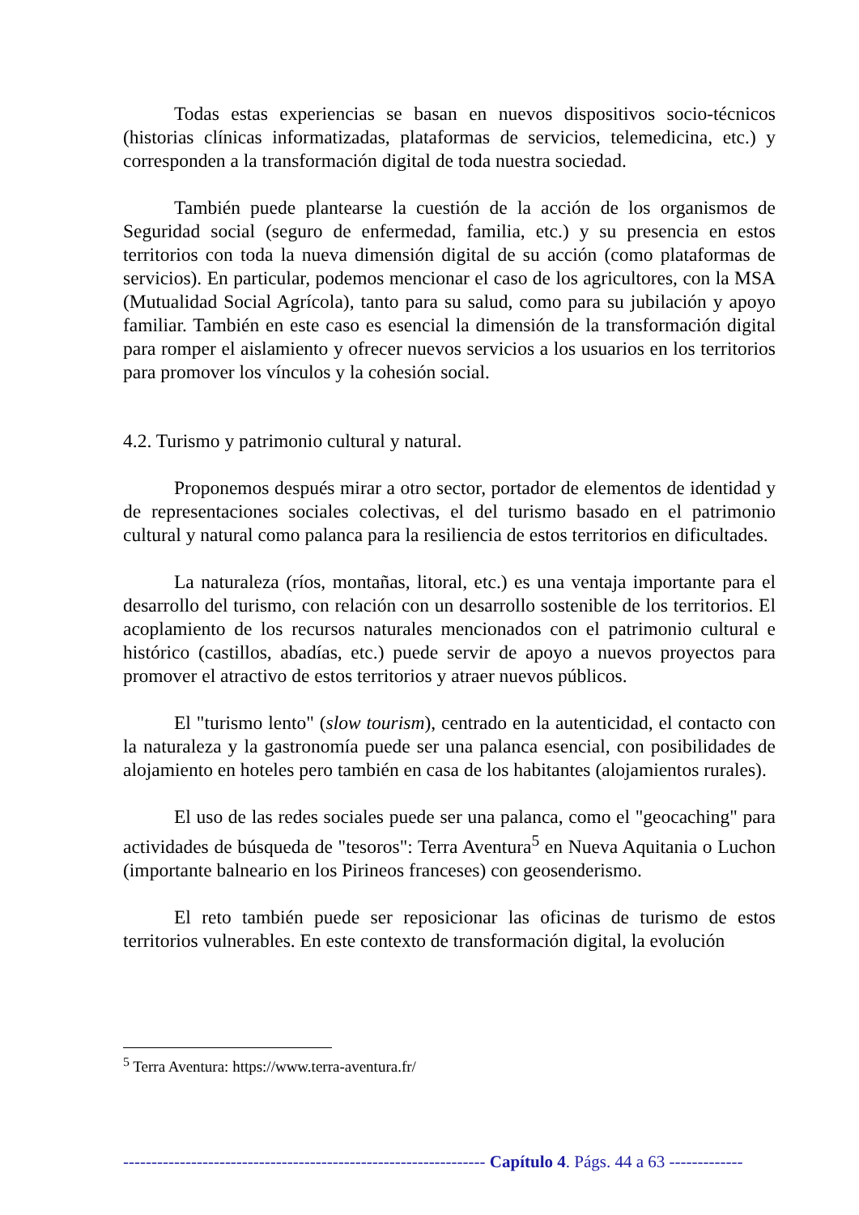Todas estas experiencias se basan en nuevos dispositivos socio-técnicos (historias clínicas informatizadas, plataformas de servicios, telemedicina, etc.) y corresponden a la transformación digital de toda nuestra sociedad.
También puede plantearse la cuestión de la acción de los organismos de Seguridad social (seguro de enfermedad, familia, etc.) y su presencia en estos territorios con toda la nueva dimensión digital de su acción (como plataformas de servicios). En particular, podemos mencionar el caso de los agricultores, con la MSA (Mutualidad Social Agrícola), tanto para su salud, como para su jubilación y apoyo familiar. También en este caso es esencial la dimensión de la transformación digital para romper el aislamiento y ofrecer nuevos servicios a los usuarios en los territorios para promover los vínculos y la cohesión social.
4.2. Turismo y patrimonio cultural y natural.
Proponemos después mirar a otro sector, portador de elementos de identidad y de representaciones sociales colectivas, el del turismo basado en el patrimonio cultural y natural como palanca para la resiliencia de estos territorios en dificultades.
La naturaleza (ríos, montañas, litoral, etc.) es una ventaja importante para el desarrollo del turismo, con relación con un desarrollo sostenible de los territorios. El acoplamiento de los recursos naturales mencionados con el patrimonio cultural e histórico (castillos, abadías, etc.) puede servir de apoyo a nuevos proyectos para promover el atractivo de estos territorios y atraer nuevos públicos.
El "turismo lento" (slow tourism), centrado en la autenticidad, el contacto con la naturaleza y la gastronomía puede ser una palanca esencial, con posibilidades de alojamiento en hoteles pero también en casa de los habitantes (alojamientos rurales).
El uso de las redes sociales puede ser una palanca, como el "geocaching" para actividades de búsqueda de "tesoros": Terra Aventura<sup>5</sup> en Nueva Aquitania o Luchon (importante balneario en los Pirineos franceses) con geosenderismo.
El reto también puede ser reposicionar las oficinas de turismo de estos territorios vulnerables. En este contexto de transformación digital, la evolución
<sup>5</sup> Terra Aventura: https://www.terra-aventura.fr/
---------------------------------------------------------------- Capítulo 4. Págs. 44 a 63 -------------